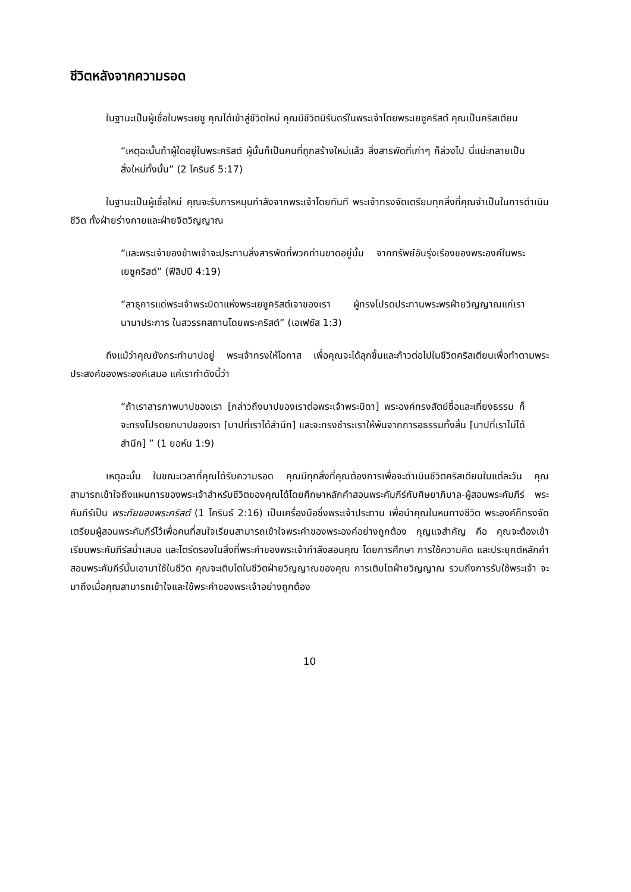ชีวิตหลังจากความรอด
ในฐานะเป็นผู้เชื่อในพระเยซู คุณได้เข้าสู่ชีวิตใหม่ คุณมีชีวิตนิรันดร์ในพระเจ้าโดยพระเยซูคริสต์ คุณเป็นคริสเตียน
“เหตุฉะนั้นถ้าผู้ใดอยู่ในพระคริสต์ ผู้นั้นก็เป็นคนที่ถูกสร้างใหม่แล้ว สิ่งสารพัดที่เก่าๆ ก็ล่วงไป นี่แน่ะกลายเป็นสิ่งใหม่ทั้งนั้น” (2 โครินธ์ 5:17)
ในฐานะเป็นผู้เชื่อใหม่ คุณจะรับการหนุนกำลังจากพระเจ้าโดยทันที พระเจ้าทรงจัดเตรียมทุกสิ่งที่คุณจำเป็นในการดำเนินชีวิต ทั้งฝ่ายร่างกายและฝ่ายจิตวิญญาณ
“และพระเจ้าของข้าพเจ้าจะประทานสิ่งสารพัดที่พวกท่านขาดอยู่นั้น จากทรัพย์อันรุ่งเรืองของพระองค์ในพระเยซูคริสต์” (ฟีลิปปี 4:19)
“สาธุการแด่พระเจ้าพระบิดาแห่งพระเยซูคริสต์เจาของเรา ผู้ทรงโปรดประทานพระพรฝ่ายวิญญาณแก่เรานานาประการ ในสวรรคสถานโดยพระคริสต์” (เอเฟซัส 1:3)
ถึงแม้ว่าคุณยังกระทำบาปอยู่ พระเจ้าทรงให้โอกาส เพื่อคุณจะได้ลุกขึ้นและก้าวต่อไปในชีวิตคริสเตียนเพื่อทำตามพระประสงค์ของพระองค์เสมอ แค่เราทำดังนี้ว่า
“ถ้าเราสารภาพบาปของเรา [กล่าวถึงบาปของเราต่อพระเจ้าพระบิดา] พระองค์ทรงสัตย์ซื่อและเที่ยงธรรม ก็จะทรงโปรดยกบาปของเรา [บาปที่เราได้สำนึก] และจะทรงชำระเราให้พ้นจากการอธรรมทั้งสิ้น [บาปที่เราไม่ได้สำนึก] ” (1 ยอห์น 1:9)
เหตุฉะนั้น ในขณะเวลาที่คุณได้รับความรอด คุณมีทุกสิ่งที่คุณต้องการเพื่อจะดำเนินชีวิตคริสเตียนในแต่ละวัน คุณสามารถเข้าใจถึงแผนการของพระเจ้าสำหรับชีวิตของคุณได้โดยศึกษาหลักคำสอนพระคัมภีร์กับศิษยาภิบาล-ผู้สอนพระคัมภีร์ พระคัมภีร์เป็น พระทัยของพระคริสต์ (1 โครินธ์ 2:16) เป็นเครื่องมือซึ่งพระเจ้าประทาน เพื่อนำคุณในหนทางชีวิต พระองค์ก็ทรงจัดเตรียมผู้สอนพระคัมภีร์ไว้เพื่อคนที่สนใจเรียนสามารถเข้าใจพระคำของพระองค์อย่างถูกต้อง กุญแจสำคัญ คือ คุณจะต้องเข้าเรียนพระคัมภีร์สม่ำเสมอ และไตร่ตรองในสิ่งที่พระคำของพระเจ้ากำลังสอนคุณ โดยการศึกษา การใช้ความคิด และประยุกต์หลักคำสอนพระคัมภีร์นั้นเอามาใช้ในชีวิต คุณจะเติบโตในชีวิตฝ่ายวิญญาณของคุณ การเติบโตฝ่ายวิญญาณ รวมถึงการรับใช้พระเจ้า จะมาถึงเมื่อคุณสามารถเข้าใจและใช้พระคำของพระเจ้าอย่างถูกต้อง
10